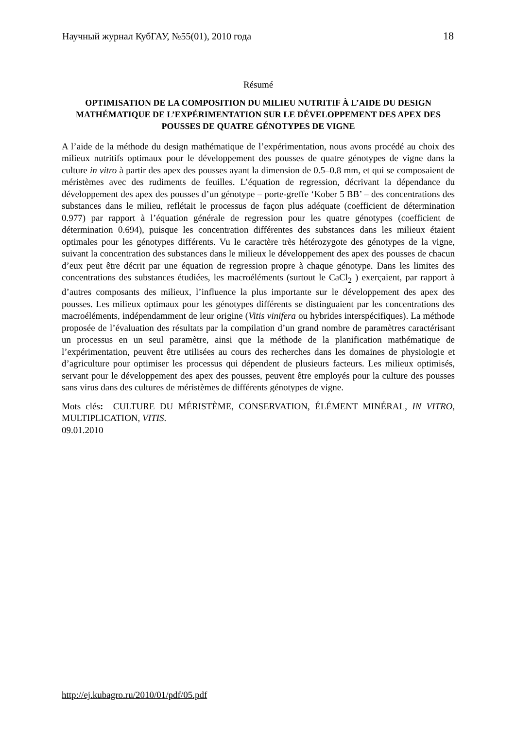Научный журнал КубГАУ, №55(01), 2010 года 18
Résumé
OPTIMISATION DE LA COMPOSITION DU MILIEU NUTRITIF À L’AIDE DU DESIGN MATHÉMATIQUE DE L’EXPÉRIMENTATION SUR LE DÉVELOPPEMENT DES APEX DES POUSSES DE QUATRE GÉNOTYPES DE VIGNE
A l’aide de la méthode du design mathématique de l’expérimentation, nous avons procédé au choix des milieux nutritifs optimaux pour le développement des pousses de quatre génotypes de vigne dans la culture in vitro à partir des apex des pousses ayant la dimension de 0.5–0.8 mm, et qui se composaient de méristèmes avec des rudiments de feuilles. L’équation de regression, décrivant la dépendance du développement des apex des pousses d’un génotype – porte-greffe ‘Kober 5 BB’ – des concentrations des substances dans le milieu, reflétait le processus de façon plus adéquate (coefficient de détermination 0.977) par rapport à l’équation générale de regression pour les quatre génotypes (coefficient de détermination 0.694), puisque les concentration différentes des substances dans les milieux étaient optimales pour les génotypes différents. Vu le caractère très hétérozygote des génotypes de la vigne, suivant la concentration des substances dans le milieux le développement des apex des pousses de chacun d’eux peut être décrit par une équation de regression propre à chaque génotype. Dans les limites des concentrations des substances étudiées, les macroéléments (surtout le CaCl<sub>2</sub> ) exerçaient, par rapport à d’autres composants des milieux, l’influence la plus importante sur le développement des apex des pousses. Les milieux optimaux pour les génotypes différents se distinguaient par les concentrations des macroéléments, indépendamment de leur origine (Vitis vinifera ou hybrides interspécifiques). La méthode proposée de l’évaluation des résultats par la compilation d’un grand nombre de paramètres caractérisant un processus en un seul paramètre, ainsi que la méthode de la planification mathématique de l’expérimentation, peuvent être utilisées au cours des recherches dans les domaines de physiologie et d’agriculture pour optimiser les processus qui dépendent de plusieurs facteurs. Les milieux optimisés, servant pour le développement des apex des pousses, peuvent être employés pour la culture des pousses sans virus dans des cultures de méristèmes de différents génotypes de vigne.
Mots clés: CULTURE DU MÉRISTÈME, CONSERVATION, ÉLÉMENT MINÉRAL, IN VITRO, MULTIPLICATION, VITIS.
09.01.2010
http://ej.kubagro.ru/2010/01/pdf/05.pdf